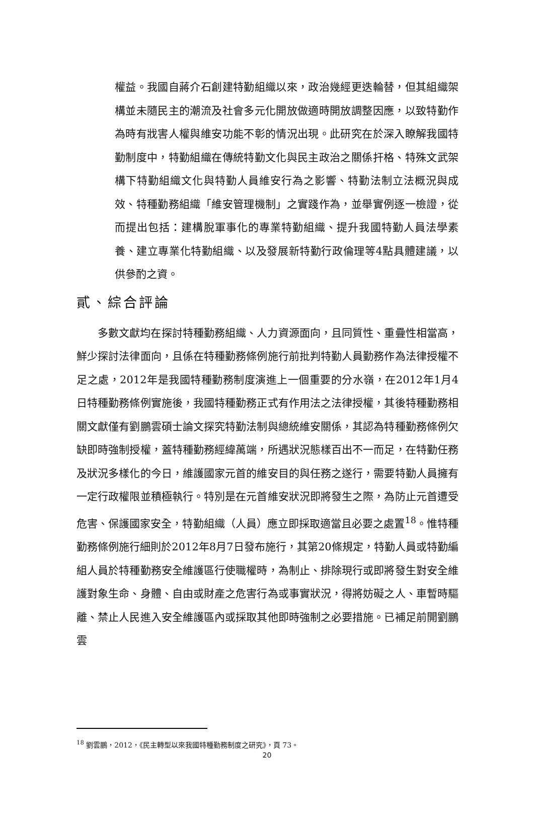權益。我國自蔣介石創建特勤組織以來，政治幾經更迭輪替，但其組織架構並未隨民主的潮流及社會多元化開放做適時開放調整因應，以致特勤作為時有戕害人權與維安功能不彰的情況出現。此研究在於深入瞭解我國特勤制度中，特勤組織在傳統特勤文化與民主政治之關係扞格、特殊文武架構下特勤組織文化與特勤人員維安行為之影響、特勤法制立法概況與成效、特種勤務組織「維安管理機制」之實踐作為，並舉實例逐一檢證，從而提出包括：建構脫軍事化的專業特勤組織、提升我國特勤人員法學素養、建立專業化特勤組織、以及發展新特勤行政倫理等4點具體建議，以供參酌之資。
貳、綜合評論
多數文獻均在探討特種勤務組織、人力資源面向，且同質性、重疊性相當高，鮮少探討法律面向，且係在特種勤務條例施行前批判特勤人員勤務作為法律授權不足之處，2012年是我國特種勤務制度演進上一個重要的分水嶺，在2012年1月4日特種勤務條例實施後，我國特種勤務正式有作用法之法律授權，其後特種勤務相關文獻僅有劉鵬雲碩士論文探究特勤法制與總統維安關係，其認為特種勤務條例欠缺即時強制授權，蓋特種勤務經緯萬端，所遇狀況態樣百出不一而足，在特勤任務及狀況多樣化的今日，維護國家元首的維安目的與任務之遂行，需要特勤人員擁有一定行政權限並積極執行。特別是在元首維安狀況即將發生之際，為防止元首遭受危害、保護國家安全，特勤組織（人員）應立即採取適當且必要之處置<sup>18</sup>。惟特種勤務條例施行細則於2012年8月7日發布施行，其第20條規定，特勤人員或特勤編組人員於特種勤務安全維護區行使職權時，為制止、排除現行或即將發生對安全維護對象生命、身體、自由或財產之危害行為或事實狀況，得將妨礙之人、車暫時驅離、禁止人民進入安全維護區內或採取其他即時強制之必要措施。已補足前開劉鵬雲
<sup>18</sup> 劉雲鵬，2012，《民主轉型以來我國特種勤務制度之研究》，頁 73。
20